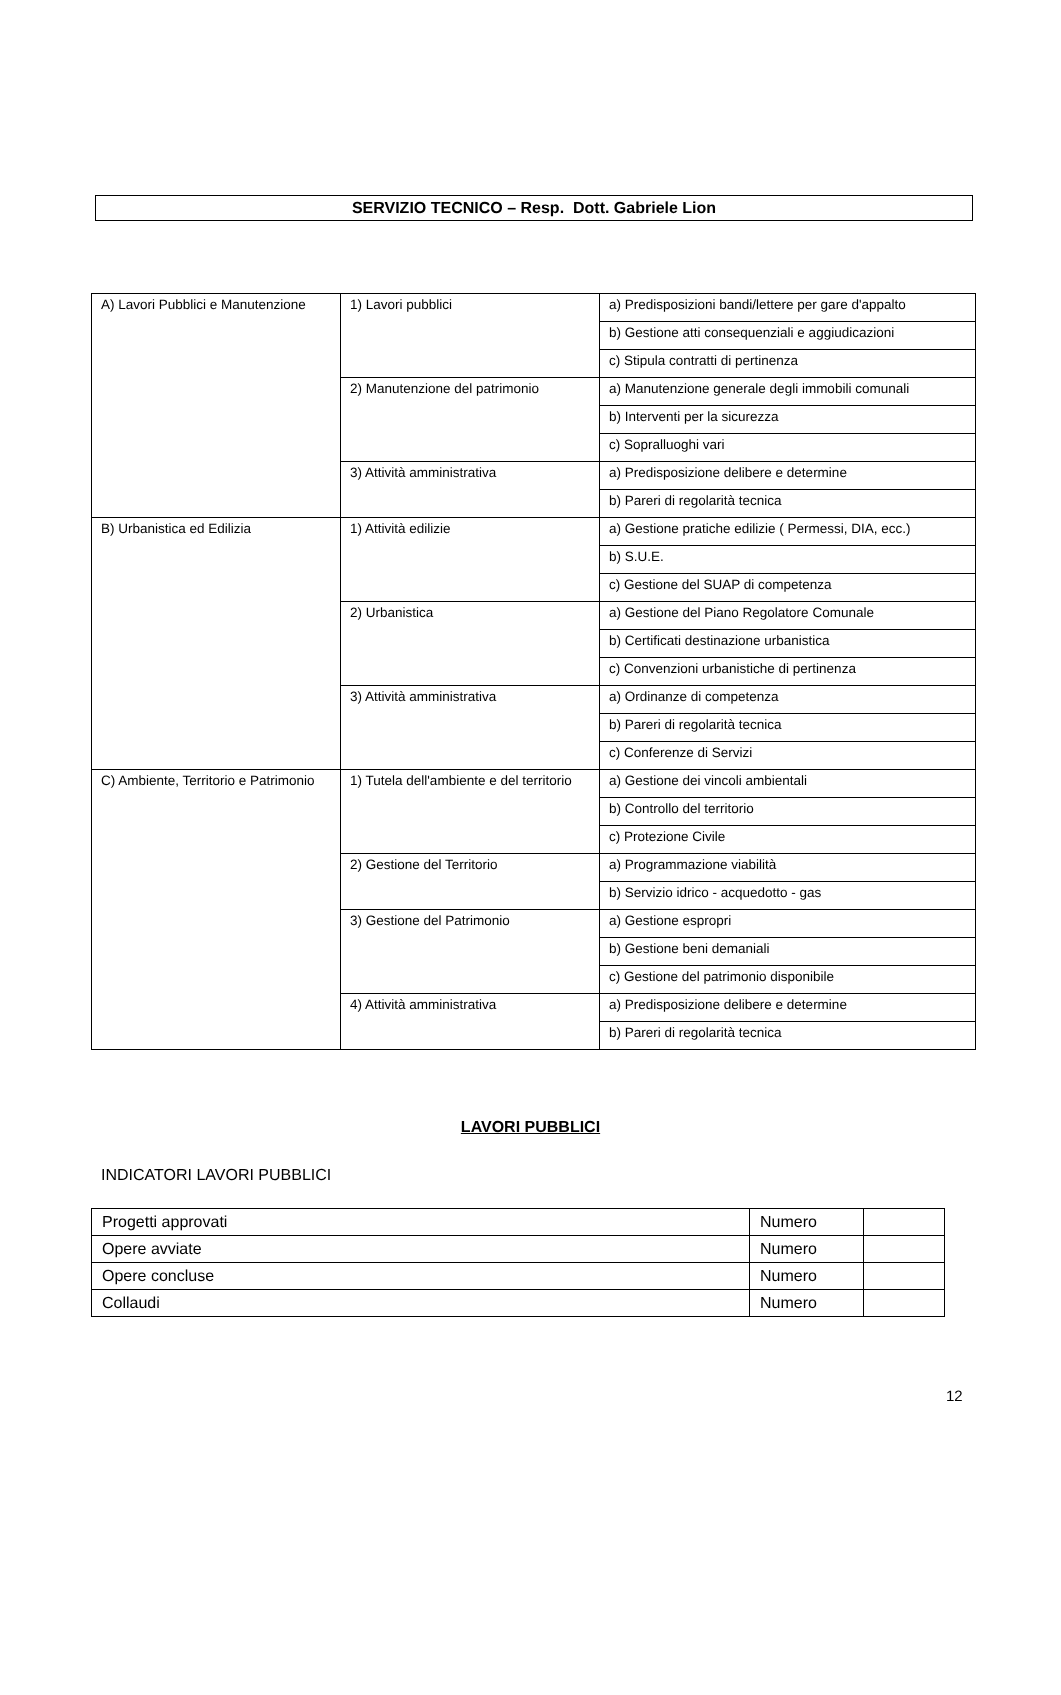SERVIZIO TECNICO – Resp. Dott. Gabriele Lion
| A) Lavori Pubblici e Manutenzione | 1) Lavori pubblici | a) Predisposizioni bandi/lettere per gare d'appalto |
| | | b) Gestione atti consequenziali e aggiudicazioni |
| | | c) Stipula contratti di pertinenza |
| | 2) Manutenzione del patrimonio | a) Manutenzione generale degli immobili comunali |
| | | b) Interventi per la sicurezza |
| | | c) Sopralluoghi vari |
| | 3) Attività amministrativa | a) Predisposizione delibere e determine |
| | | b) Pareri di regolarità tecnica |
| B) Urbanistica ed Edilizia | 1) Attività edilizie | a) Gestione pratiche edilizie ( Permessi, DIA, ecc.) |
| | | b) S.U.E. |
| | | c) Gestione del SUAP di competenza |
| | 2) Urbanistica | a) Gestione del Piano Regolatore Comunale |
| | | b) Certificati destinazione urbanistica |
| | | c) Convenzioni urbanistiche di pertinenza |
| | 3) Attività amministrativa | a) Ordinanze di competenza |
| | | b) Pareri di regolarità tecnica |
| | | c) Conferenze di Servizi |
| C) Ambiente, Territorio e Patrimonio | 1) Tutela dell'ambiente e del territorio | a) Gestione dei vincoli ambientali |
| | | b) Controllo del territorio |
| | | c) Protezione Civile |
| | 2) Gestione del Territorio | a) Programmazione viabilità |
| | | b) Servizio idrico - acquedotto - gas |
| | 3) Gestione del Patrimonio | a) Gestione espropri |
| | | b) Gestione beni demaniali |
| | | c) Gestione del patrimonio disponibile |
| | 4) Attività amministrativa | a) Predisposizione delibere e determine |
| | | b) Pareri di regolarità tecnica |
LAVORI PUBBLICI
INDICATORI LAVORI PUBBLICI
| Progetti approvati | Numero | |
| Opere avviate | Numero | |
| Opere concluse | Numero | |
| Collaudi | Numero | |
12